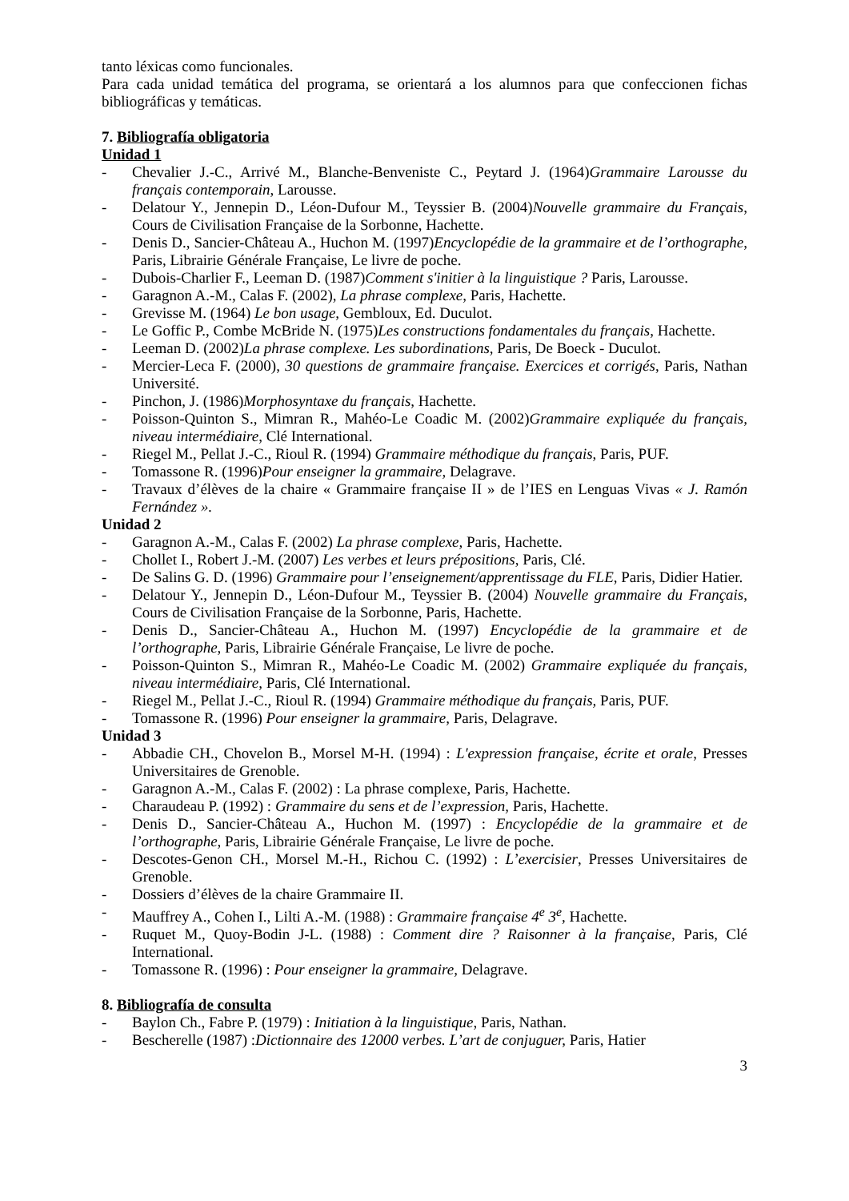tanto léxicas como funcionales.
Para cada unidad temática del programa, se orientará a los alumnos para que confeccionen fichas bibliográficas y temáticas.
7. Bibliografía obligatoria
Unidad 1
- Chevalier J.-C., Arrivé M., Blanche-Benveniste C., Peytard J. (1964)Grammaire Larousse du français contemporain, Larousse.
- Delatour Y., Jennepin D., Léon-Dufour M., Teyssier B. (2004)Nouvelle grammaire du Français, Cours de Civilisation Française de la Sorbonne, Hachette.
- Denis D., Sancier-Château A., Huchon M. (1997)Encyclopédie de la grammaire et de l’orthographe, Paris, Librairie Générale Française, Le livre de poche.
- Dubois-Charlier F., Leeman D. (1987)Comment s'initier à la linguistique ? Paris, Larousse.
- Garagnon A.-M., Calas F. (2002), La phrase complexe, Paris, Hachette.
- Grevisse M. (1964) Le bon usage, Gembloux, Ed. Duculot.
- Le Goffic P., Combe McBride N. (1975)Les constructions fondamentales du français, Hachette.
- Leeman D. (2002)La phrase complexe. Les subordinations, Paris, De Boeck - Duculot.
- Mercier-Leca F. (2000), 30 questions de grammaire française. Exercices et corrigés, Paris, Nathan Université.
- Pinchon, J. (1986)Morphosyntaxe du français, Hachette.
- Poisson-Quinton S., Mimran R., Mahéo-Le Coadic M. (2002)Grammaire expliquée du français, niveau intermédiaire, Clé International.
- Riegel M., Pellat J.-C., Rioul R. (1994) Grammaire méthodique du français, Paris, PUF.
- Tomassone R. (1996)Pour enseigner la grammaire, Delagrave.
- Travaux d’élèves de la chaire « Grammaire française II » de l’IES en Lenguas Vivas « J. Ramón Fernández ».
Unidad 2
- Garagnon A.-M., Calas F. (2002) La phrase complexe, Paris, Hachette.
- Chollet I., Robert J.-M. (2007) Les verbes et leurs prépositions, Paris, Clé.
- De Salins G. D. (1996) Grammaire pour l’enseignement/apprentissage du FLE, Paris, Didier Hatier.
- Delatour Y., Jennepin D., Léon-Dufour M., Teyssier B. (2004) Nouvelle grammaire du Français, Cours de Civilisation Française de la Sorbonne, Paris, Hachette.
- Denis D., Sancier-Château A., Huchon M. (1997) Encyclopédie de la grammaire et de l’orthographe, Paris, Librairie Générale Française, Le livre de poche.
- Poisson-Quinton S., Mimran R., Mahéo-Le Coadic M. (2002) Grammaire expliquée du français, niveau intermédiaire, Paris, Clé International.
- Riegel M., Pellat J.-C., Rioul R. (1994) Grammaire méthodique du français, Paris, PUF.
- Tomassone R. (1996) Pour enseigner la grammaire, Paris, Delagrave.
Unidad 3
- Abbadie CH., Chovelon B., Morsel M-H. (1994) : L'expression française, écrite et orale, Presses Universitaires de Grenoble.
- Garagnon A.-M., Calas F. (2002) : La phrase complexe, Paris, Hachette.
- Charaudeau P. (1992) : Grammaire du sens et de l’expression, Paris, Hachette.
- Denis D., Sancier-Château A., Huchon M. (1997) : Encyclopédie de la grammaire et de l’orthographe, Paris, Librairie Générale Française, Le livre de poche.
- Descotes-Genon CH., Morsel M.-H., Richou C. (1992) : L’exercisier, Presses Universitaires de Grenoble.
- Dossiers d’élèves de la chaire Grammaire II.
- Mauffrey A., Cohen I., Lilti A.-M. (1988) : Grammaire française 4<sup>e</sup> 3<sup>e</sup>, Hachette.
- Ruquet M., Quoy-Bodin J-L. (1988) : Comment dire ? Raisonner à la française, Paris, Clé International.
- Tomassone R. (1996) : Pour enseigner la grammaire, Delagrave.
8. Bibliografía de consulta
- Baylon Ch., Fabre P. (1979) : Initiation à la linguistique, Paris, Nathan.
- Bescherelle (1987) :Dictionnaire des 12000 verbes. L’art de conjuguer, Paris, Hatier
3